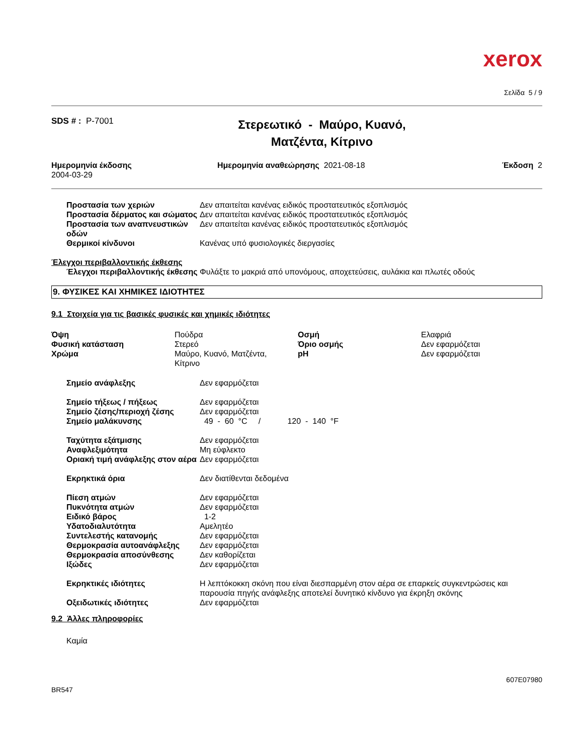xerox
Σελίδα 5 / 9
| SDS # : P-7001 | Στερεωτικό - Μαύρο, Κυανό, Ματζέντα, Κίτρινο |
| Ημερομηνία έκδοσης 2004-03-29 | Ημερομηνία αναθεώρησης 2021-08-18 | Έκδοση 2 |
| Προστασία των χεριών | Δεν απαιτείται κανένας ειδικός προστατευτικός εξοπλισμός |
| Προστασία δέρματος και σώματος | Δεν απαιτείται κανένας ειδικός προστατευτικός εξοπλισμός |
| Προστασία των αναπνευστικών οδών | Δεν απαιτείται κανένας ειδικός προστατευτικός εξοπλισμός |
| Θερμικοί κίνδυνοι | Κανένας υπό φυσιολογικές διεργασίες |
Έλεγχοι περιβαλλοντικής έκθεσης
| Έλεγχοι περιβαλλοντικής έκθεσης | Φυλάξτε το μακριά από υπονόμους, αποχετεύσεις, αυλάκια και πλωτές οδούς |
9. ΦΥΣΙΚΕΣ ΚΑΙ ΧΗΜΙΚΕΣ ΙΔΙΟΤΗΤΕΣ
9.1 Στοιχεία για τις βασικές φυσικές και χημικές ιδιότητες
| Όψη | Πούδρα | Οσμή | Ελαφριά |
| Φυσική κατάσταση | Στερεό | Όριο οσμής | Δεν εφαρμόζεται |
| Χρώμα | Μαύρο, Κυανό, Ματζέντα, Κίτρινο | pH | Δεν εφαρμόζεται |
| Σημείο ανάφλεξης | Δεν εφαρμόζεται |
| Σημείο τήξεως / πήξεως | Δεν εφαρμόζεται |
| Σημείο ζέσης/περιοχή ζέσης | Δεν εφαρμόζεται |
| Σημείο μαλάκυνσης | 49 - 60 °C / 120 - 140 °F |
| Ταχύτητα εξάτμισης | Δεν εφαρμόζεται |
| Αναφλεξιμότητα | Μη εύφλεκτο |
| Οριακή τιμή ανάφλεξης στον αέρα | Δεν εφαρμόζεται |
| Εκρηκτικά όρια | Δεν διατίθενται δεδομένα |
| Πίεση ατμών | Δεν εφαρμόζεται |
| Πυκνότητα ατμών | Δεν εφαρμόζεται |
| Ειδικό βάρος | 1-2 |
| Υδατοδιαλυτότητα | Αμελητέο |
| Συντελεστής κατανομής | Δεν εφαρμόζεται |
| Θερμοκρασία αυτοανάφλεξης | Δεν εφαρμόζεται |
| Θερμοκρασία αποσύνθεσης | Δεν καθορίζεται |
| Ιξώδες | Δεν εφαρμόζεται |
| Εκρηκτικές ιδιότητες | Η λεπτόκοκκη σκόνη που είναι διεσπαρμένη στον αέρα σε επαρκείς συγκεντρώσεις και παρουσία πηγής ανάφλεξης αποτελεί δυνητικό κίνδυνο για έκρηξη σκόνης |
| Οξειδωτικές ιδιότητες | Δεν εφαρμόζεται |
9.2 Άλλες πληροφορίες
Καμία
607E07980
BR547